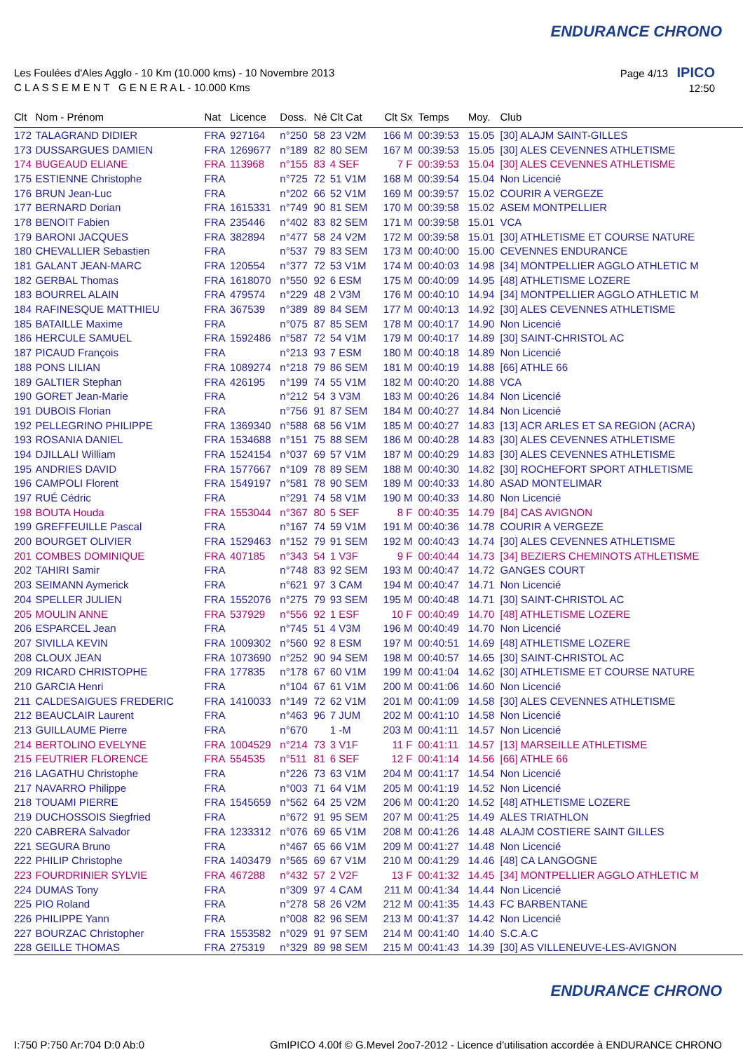ENDURANCE CHRONO
Les Foulées d'Ales Agglo - 10 Km (10.000 kms) - 10 Novembre 2013
C L A S S E M E N T G E N E R A L - 10.000 Kms
Page 4/13 IPICO
12:50
| Clt | Nom - Prénom | Nat | Licence | Doss. | Né | Clt Cat | Clt Sx | Temps | Moy. | Club |
| --- | --- | --- | --- | --- | --- | --- | --- | --- | --- | --- |
| 172 | TALAGRAND DIDIER | FRA | 927164 | n°250 | 58 | 23 V2M | 166 M | 00:39:53 | 15.05 | [30] ALAJM SAINT-GILLES |
| 173 | DUSSARGUES DAMIEN | FRA | 1269677 | n°189 | 82 | 80 SEM | 167 M | 00:39:53 | 15.05 | [30] ALES CEVENNES ATHLETISME |
| 174 | BUGEAUD ELIANE | FRA | 113968 | n°155 | 83 | 4 SEF | 7 F | 00:39:53 | 15.04 | [30] ALES CEVENNES ATHLETISME |
| 175 | ESTIENNE Christophe | FRA | | n°725 | 72 | 51 V1M | 168 M | 00:39:54 | 15.04 | Non Licencié |
| 176 | BRUN Jean-Luc | FRA | | n°202 | 66 | 52 V1M | 169 M | 00:39:57 | 15.02 | COURIR A VERGEZE |
| 177 | BERNARD Dorian | FRA | 1615331 | n°749 | 90 | 81 SEM | 170 M | 00:39:58 | 15.02 | ASEM MONTPELLIER |
| 178 | BENOIT Fabien | FRA | 235446 | n°402 | 83 | 82 SEM | 171 M | 00:39:58 | 15.01 | VCA |
| 179 | BARONI JACQUES | FRA | 382894 | n°477 | 58 | 24 V2M | 172 M | 00:39:58 | 15.01 | [30] ATHLETISME ET COURSE NATURE |
| 180 | CHEVALLIER Sebastien | FRA | | n°537 | 79 | 83 SEM | 173 M | 00:40:00 | 15.00 | CEVENNES ENDURANCE |
| 181 | GALANT JEAN-MARC | FRA | 120554 | n°377 | 72 | 53 V1M | 174 M | 00:40:03 | 14.98 | [34] MONTPELLIER AGGLO ATHLETIC M |
| 182 | GERBAL Thomas | FRA | 1618070 | n°550 | 92 | 6 ESM | 175 M | 00:40:09 | 14.95 | [48] ATHLETISME LOZERE |
| 183 | BOURREL ALAIN | FRA | 479574 | n°229 | 48 | 2 V3M | 176 M | 00:40:10 | 14.94 | [34] MONTPELLIER AGGLO ATHLETIC M |
| 184 | RAFINESQUE MATTHIEU | FRA | 367539 | n°389 | 89 | 84 SEM | 177 M | 00:40:13 | 14.92 | [30] ALES CEVENNES ATHLETISME |
| 185 | BATAILLE Maxime | FRA | | n°075 | 87 | 85 SEM | 178 M | 00:40:17 | 14.90 | Non Licencié |
| 186 | HERCULE SAMUEL | FRA | 1592486 | n°587 | 72 | 54 V1M | 179 M | 00:40:17 | 14.89 | [30] SAINT-CHRISTOL AC |
| 187 | PICAUD François | FRA | | n°213 | 93 | 7 ESM | 180 M | 00:40:18 | 14.89 | Non Licencié |
| 188 | PONS LILIAN | FRA | 1089274 | n°218 | 79 | 86 SEM | 181 M | 00:40:19 | 14.88 | [66] ATHLE 66 |
| 189 | GALTIER Stephan | FRA | 426195 | n°199 | 74 | 55 V1M | 182 M | 00:40:20 | 14.88 | VCA |
| 190 | GORET Jean-Marie | FRA | | n°212 | 54 | 3 V3M | 183 M | 00:40:26 | 14.84 | Non Licencié |
| 191 | DUBOIS Florian | FRA | | n°756 | 91 | 87 SEM | 184 M | 00:40:27 | 14.84 | Non Licencié |
| 192 | PELLEGRINO PHILIPPE | FRA | 1369340 | n°588 | 68 | 56 V1M | 185 M | 00:40:27 | 14.83 | [13] ACR ARLES ET SA REGION (ACRA) |
| 193 | ROSANIA DANIEL | FRA | 1534688 | n°151 | 75 | 88 SEM | 186 M | 00:40:28 | 14.83 | [30] ALES CEVENNES ATHLETISME |
| 194 | DJILLALI William | FRA | 1524154 | n°037 | 69 | 57 V1M | 187 M | 00:40:29 | 14.83 | [30] ALES CEVENNES ATHLETISME |
| 195 | ANDRIES DAVID | FRA | 1577667 | n°109 | 78 | 89 SEM | 188 M | 00:40:30 | 14.82 | [30] ROCHEFORT SPORT ATHLETISME |
| 196 | CAMPOLI Florent | FRA | 1549197 | n°581 | 78 | 90 SEM | 189 M | 00:40:33 | 14.80 | ASAD MONTELIMAR |
| 197 | RUÉ Cédric | FRA | | n°291 | 74 | 58 V1M | 190 M | 00:40:33 | 14.80 | Non Licencié |
| 198 | BOUTA Houda | FRA | 1553044 | n°367 | 80 | 5 SEF | 8 F | 00:40:35 | 14.79 | [84] CAS AVIGNON |
| 199 | GREFFEUILLE Pascal | FRA | | n°167 | 74 | 59 V1M | 191 M | 00:40:36 | 14.78 | COURIR A VERGEZE |
| 200 | BOURGET OLIVIER | FRA | 1529463 | n°152 | 79 | 91 SEM | 192 M | 00:40:43 | 14.74 | [30] ALES CEVENNES ATHLETISME |
| 201 | COMBES DOMINIQUE | FRA | 407185 | n°343 | 54 | 1 V3F | 9 F | 00:40:44 | 14.73 | [34] BEZIERS CHEMINOTS ATHLETISME |
| 202 | TAHIRI Samir | FRA | | n°748 | 83 | 92 SEM | 193 M | 00:40:47 | 14.72 | GANGES COURT |
| 203 | SEIMANN Aymerick | FRA | | n°621 | 97 | 3 CAM | 194 M | 00:40:47 | 14.71 | Non Licencié |
| 204 | SPELLER JULIEN | FRA | 1552076 | n°275 | 79 | 93 SEM | 195 M | 00:40:48 | 14.71 | [30] SAINT-CHRISTOL AC |
| 205 | MOULIN ANNE | FRA | 537929 | n°556 | 92 | 1 ESF | 10 F | 00:40:49 | 14.70 | [48] ATHLETISME LOZERE |
| 206 | ESPARCEL Jean | FRA | | n°745 | 51 | 4 V3M | 196 M | 00:40:49 | 14.70 | Non Licencié |
| 207 | SIVILLA KEVIN | FRA | 1009302 | n°560 | 92 | 8 ESM | 197 M | 00:40:51 | 14.69 | [48] ATHLETISME LOZERE |
| 208 | CLOUX JEAN | FRA | 1073690 | n°252 | 90 | 94 SEM | 198 M | 00:40:57 | 14.65 | [30] SAINT-CHRISTOL AC |
| 209 | RICARD CHRISTOPHE | FRA | 177835 | n°178 | 67 | 60 V1M | 199 M | 00:41:04 | 14.62 | [30] ATHLETISME ET COURSE NATURE |
| 210 | GARCIA Henri | FRA | | n°104 | 67 | 61 V1M | 200 M | 00:41:06 | 14.60 | Non Licencié |
| 211 | CALDESAIGUES FREDERIC | FRA | 1410033 | n°149 | 72 | 62 V1M | 201 M | 00:41:09 | 14.58 | [30] ALES CEVENNES ATHLETISME |
| 212 | BEAUCLAIR Laurent | FRA | | n°463 | 96 | 7 JUM | 202 M | 00:41:10 | 14.58 | Non Licencié |
| 213 | GUILLAUME Pierre | FRA | | n°670 | | 1 -M | 203 M | 00:41:11 | 14.57 | Non Licencié |
| 214 | BERTOLINO EVELYNE | FRA | 1004529 | n°214 | 73 | 3 V1F | 11 F | 00:41:11 | 14.57 | [13] MARSEILLE ATHLETISME |
| 215 | FEUTRIER FLORENCE | FRA | 554535 | n°511 | 81 | 6 SEF | 12 F | 00:41:14 | 14.56 | [66] ATHLE 66 |
| 216 | LAGATHU Christophe | FRA | | n°226 | 73 | 63 V1M | 204 M | 00:41:17 | 14.54 | Non Licencié |
| 217 | NAVARRO Philippe | FRA | | n°003 | 71 | 64 V1M | 205 M | 00:41:19 | 14.52 | Non Licencié |
| 218 | TOUAMI PIERRE | FRA | 1545659 | n°562 | 64 | 25 V2M | 206 M | 00:41:20 | 14.52 | [48] ATHLETISME LOZERE |
| 219 | DUCHOSSOIS Siegfried | FRA | | n°672 | 91 | 95 SEM | 207 M | 00:41:25 | 14.49 | ALES TRIATHLON |
| 220 | CABRERA Salvador | FRA | 1233312 | n°076 | 69 | 65 V1M | 208 M | 00:41:26 | 14.48 | ALAJM COSTIERE SAINT GILLES |
| 221 | SEGURA Bruno | FRA | | n°467 | 65 | 66 V1M | 209 M | 00:41:27 | 14.48 | Non Licencié |
| 222 | PHILIP Christophe | FRA | 1403479 | n°565 | 69 | 67 V1M | 210 M | 00:41:29 | 14.46 | [48] CA LANGOGNE |
| 223 | FOURDRINIER SYLVIE | FRA | 467288 | n°432 | 57 | 2 V2F | 13 F | 00:41:32 | 14.45 | [34] MONTPELLIER AGGLO ATHLETIC M |
| 224 | DUMAS Tony | FRA | | n°309 | 97 | 4 CAM | 211 M | 00:41:34 | 14.44 | Non Licencié |
| 225 | PIO Roland | FRA | | n°278 | 58 | 26 V2M | 212 M | 00:41:35 | 14.43 | FC BARBENTANE |
| 226 | PHILIPPE Yann | FRA | | n°008 | 82 | 96 SEM | 213 M | 00:41:37 | 14.42 | Non Licencié |
| 227 | BOURZAC Christopher | FRA | 1553582 | n°029 | 91 | 97 SEM | 214 M | 00:41:40 | 14.40 | S.C.A.C |
| 228 | GEILLE THOMAS | FRA | 275319 | n°329 | 89 | 98 SEM | 215 M | 00:41:43 | 14.39 | [30] AS VILLENEUVE-LES-AVIGNON |
ENDURANCE CHRONO
I:750 P:750 Ar:704 D:0 Ab:0 GmIPICO 4.00f © G.Mevel 2oo7-2012 - Licence d'utilisation accordée à ENDURANCE CHRONO